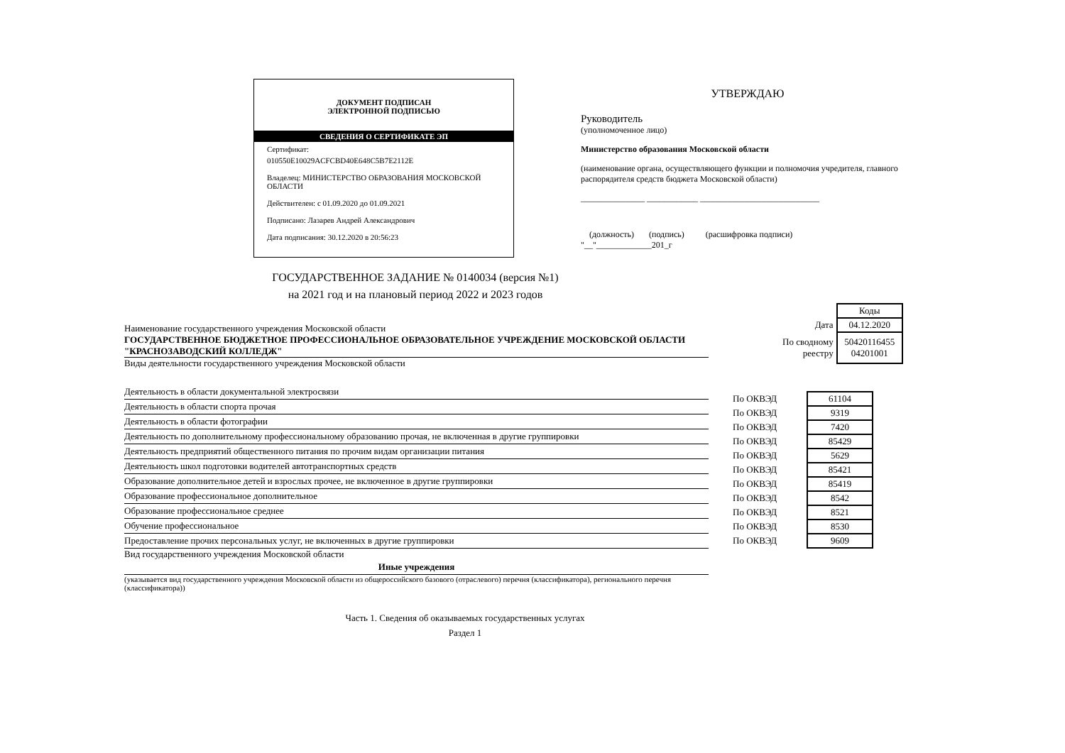ДОКУМЕНТ ПОДПИСАН
ЭЛЕКТРОННОЙ ПОДПИСЬЮ
СВЕДЕНИЯ О СЕРТИФИКАТЕ ЭП
Сертификат:
010550E10029ACFCBD40E648C5B7E2112E
Владелец: МИНИСТЕРСТВО ОБРАЗОВАНИЯ МОСКОВСКОЙ ОБЛАСТИ
Действителен: с 01.09.2020 до 01.09.2021
Подписано: Лазарев Андрей Александрович
Дата подписания: 30.12.2020 в 20:56:23
УТВЕРЖДАЮ
Руководитель
(уполномоченное лицо)
Министерство образования Московской области
(наименование органа, осуществляющего функции и полномочия учредителя, главного распорядителя средств бюджета Московской области)
_______________ ____________ ____________________________
(должность) (подпись) (расшифровка подписи)
"__"_____________201_г
ГОСУДАРСТВЕННОЕ ЗАДАНИЕ № 0140034 (версия №1)
на 2021 год и на плановый период 2022 и 2023 годов
Наименование государственного учреждения Московской области
ГОСУДАРСТВЕННОЕ БЮДЖЕТНОЕ ПРОФЕССИОНАЛЬНОЕ ОБРАЗОВАТЕЛЬНОЕ УЧРЕЖДЕНИЕ МОСКОВСКОЙ ОБЛАСТИ "КРАСНОЗАВОДСКИЙ КОЛЛЕДЖ"
Виды деятельности государственного учреждения Московской области
Деятельность в области документальной электросвязи
Деятельность в области спорта прочая
Деятельность в области фотографии
Деятельность по дополнительному профессиональному образованию прочая, не включенная в другие группировки
Деятельность предприятий общественного питания по прочим видам организации питания
Деятельность школ подготовки водителей автотранспортных средств
Образование дополнительное детей и взрослых прочее, не включенное в другие группировки
Образование профессиональное дополнительное
Образование профессиональное среднее
Обучение профессиональное
Предоставление прочих персональных услуг, не включенных в другие группировки
Вид государственного учреждения Московской области
Иные учреждения
(указывается вид государственного учреждения Московской области из общероссийского базового (отраслевого) перечня (классификатора), регионального перечня (классификатора))
| | Коды |
| Дата | 04.12.2020 |
| По сводному реестру | 50420116455 04201001 |
| По ОКВЭД | 61104 |
| По ОКВЭД | 9319 |
| По ОКВЭД | 7420 |
| По ОКВЭД | 85429 |
| По ОКВЭД | 5629 |
| По ОКВЭД | 85421 |
| По ОКВЭД | 85419 |
| По ОКВЭД | 8542 |
| По ОКВЭД | 8521 |
| По ОКВЭД | 8530 |
| По ОКВЭД | 9609 |
Часть 1. Сведения об оказываемых государственных услугах
Раздел 1